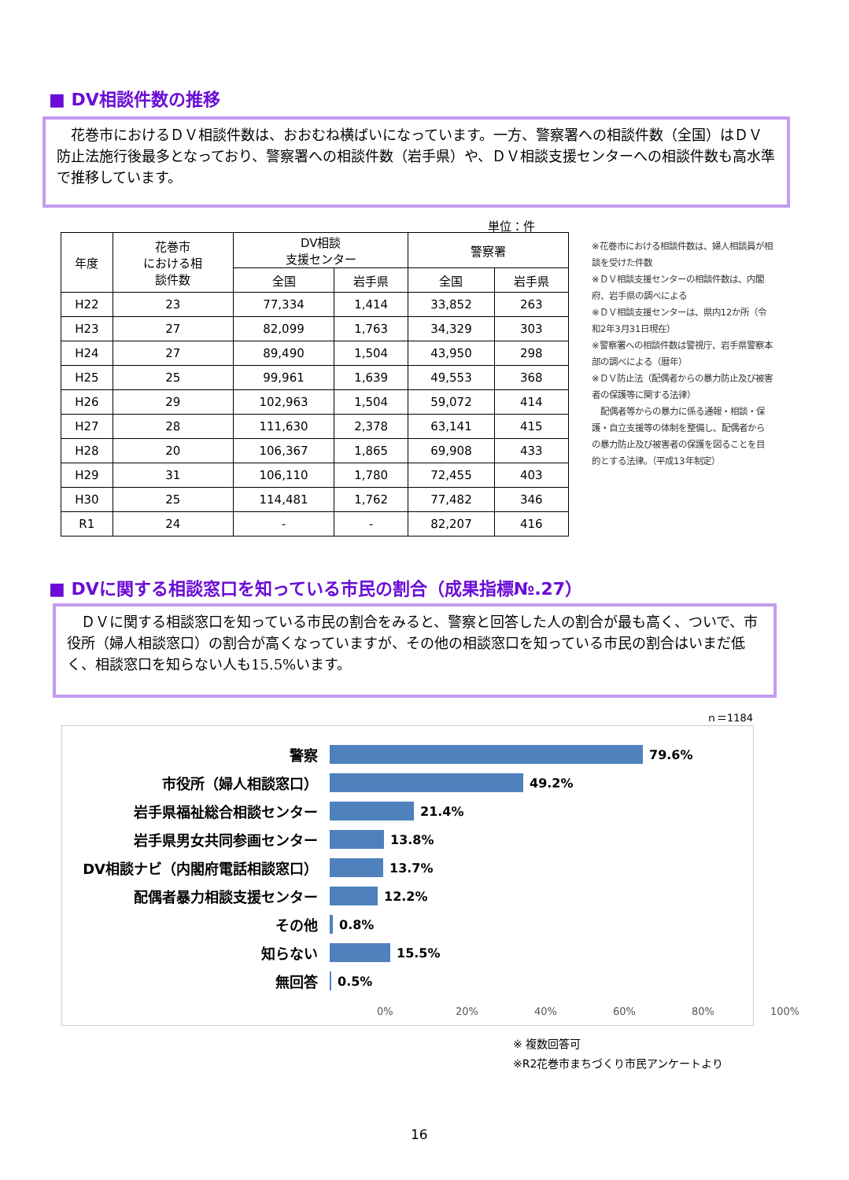■ DV相談件数の推移
　花巻市におけるＤＶ相談件数は、おおむね横ばいになっています。一方、警察署への相談件数（全国）はＤＶ防止法施行後最多となっており、警察署への相談件数（岩手県）や、ＤＶ相談支援センターへの相談件数も高水準で推移しています。
単位：件
| 年度 | 花巻市 における相 談件数 | DV相談 支援センター | | 警察署 | |
| --- | --- | --- | --- | --- | --- |
| | | 全国 | 岩手県 | 全国 | 岩手県 |
| H22 | 23 | 77,334 | 1,414 | 33,852 | 263 |
| H23 | 27 | 82,099 | 1,763 | 34,329 | 303 |
| H24 | 27 | 89,490 | 1,504 | 43,950 | 298 |
| H25 | 25 | 99,961 | 1,639 | 49,553 | 368 |
| H26 | 29 | 102,963 | 1,504 | 59,072 | 414 |
| H27 | 28 | 111,630 | 2,378 | 63,141 | 415 |
| H28 | 20 | 106,367 | 1,865 | 69,908 | 433 |
| H29 | 31 | 106,110 | 1,780 | 72,455 | 403 |
| H30 | 25 | 114,481 | 1,762 | 77,482 | 346 |
| R1 | 24 | - | - | 82,207 | 416 |
※花巻市における相談件数は、婦人相談員が相談を受けた件数
※ＤＶ相談支援センターの相談件数は、内閣府、岩手県の調べによる
※ＤＶ相談支援センターは、県内12か所（令和2年3月31日現在）
※警察署への相談件数は警視庁、岩手県警察本部の調べによる（暦年）
※ＤＶ防止法（配偶者からの暴力防止及び被害者の保護等に関する法律）
　配偶者等からの暴力に係る通報・相談・保護・自立支援等の体制を整備し、配偶者からの暴力防止及び被害者の保護を図ることを目的とする法律。（平成13年制定）
■ DVに関する相談窓口を知っている市民の割合（成果指標№.27）
　ＤＶに関する相談窓口を知っている市民の割合をみると、警察と回答した人の割合が最も高く、ついで、市役所（婦人相談窓口）の割合が高くなっていますが、その他の相談窓口を知っている市民の割合はいまだ低く、相談窓口を知らない人も15.5%います。
ｎ＝1184
警察 79.6%
市役所（婦人相談窓口） 49.2%
岩手県福祉総合相談センター 21.4%
岩手県男女共同参画センター 13.8%
DV相談ナビ（内閣府電話相談窓口） 13.7%
配偶者暴力相談支援センター 12.2%
その他 0.8%
知らない 15.5%
無回答 0.5%
0% 20% 40% 60% 80% 100%
※ 複数回答可
※R2花巻市まちづくり市民アンケートより
16